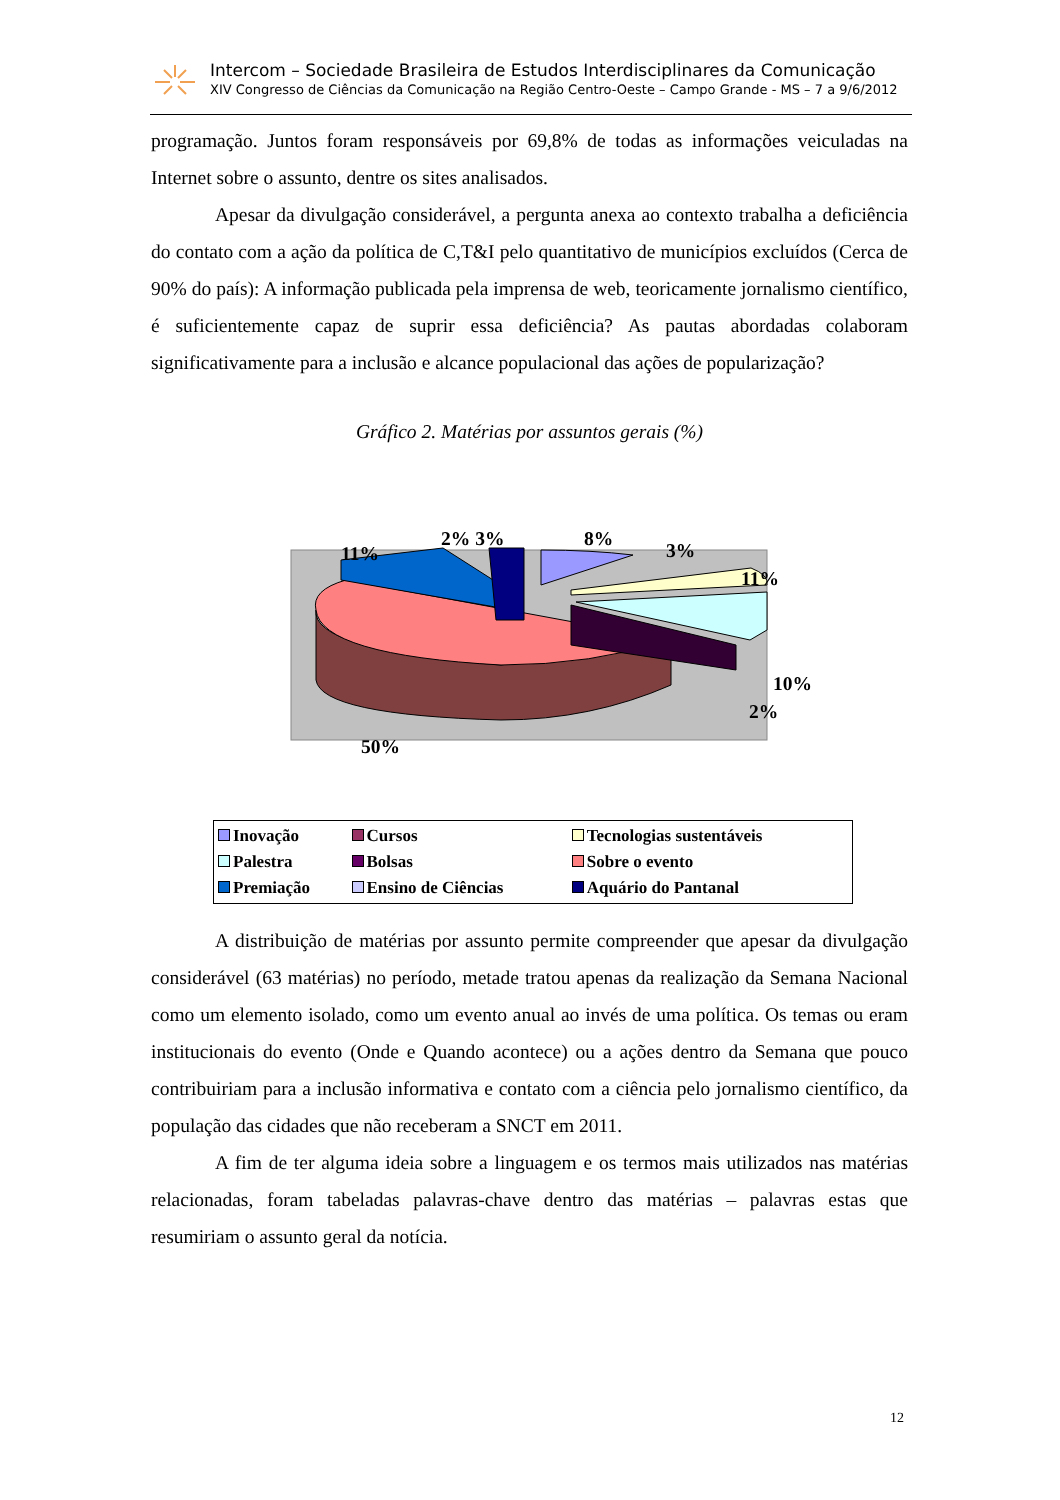Intercom – Sociedade Brasileira de Estudos Interdisciplinares da Comunicação
XIV Congresso de Ciências da Comunicação na Região Centro-Oeste – Campo Grande - MS – 7 a 9/6/2012
programação. Juntos foram responsáveis por 69,8% de todas as informações veiculadas na Internet sobre o assunto, dentre os sites analisados.
Apesar da divulgação considerável, a pergunta anexa ao contexto trabalha a deficiência do contato com a ação da política de C,T&I pelo quantitativo de municípios excluídos (Cerca de 90% do país): A informação publicada pela imprensa de web, teoricamente jornalismo científico, é suficientemente capaz de suprir essa deficiência? As pautas abordadas colaboram significativamente para a inclusão e alcance populacional das ações de popularização?
Gráfico 2. Matérias por assuntos gerais (%)
11%
2% 3% 8%
3%
11%
10%
2%
50%
| Inovação | Cursos | Tecnologias sustentáveis |
| Palestra | Bolsas | Sobre o evento |
| Premiação | Ensino de Ciências | Aquário do Pantanal |
A distribuição de matérias por assunto permite compreender que apesar da divulgação considerável (63 matérias) no período, metade tratou apenas da realização da Semana Nacional como um elemento isolado, como um evento anual ao invés de uma política. Os temas ou eram institucionais do evento (Onde e Quando acontece) ou a ações dentro da Semana que pouco contribuiriam para a inclusão informativa e contato com a ciência pelo jornalismo científico, da população das cidades que não receberam a SNCT em 2011.
A fim de ter alguma ideia sobre a linguagem e os termos mais utilizados nas matérias relacionadas, foram tabeladas palavras-chave dentro das matérias – palavras estas que resumiriam o assunto geral da notícia.
12